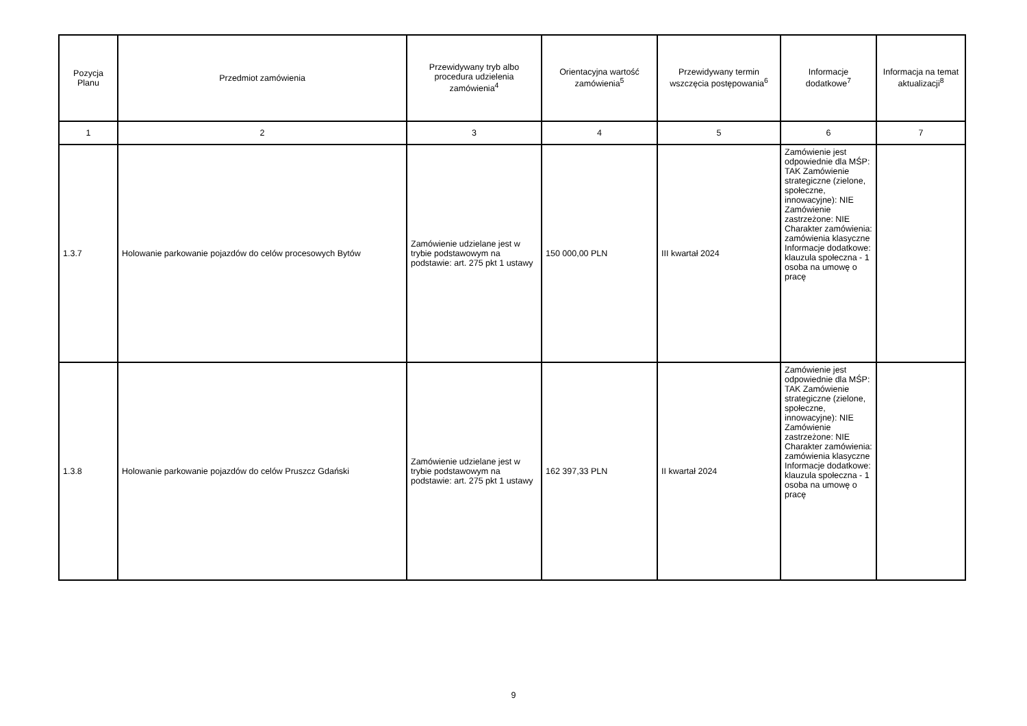| Pozycja Planu | Przedmiot zamówienia | Przewidywany tryb albo procedura udzielenia zamówienia<sup>4</sup> | Orientacyjna wartość zamówienia<sup>5</sup> | Przewidywany termin wszczęcia postępowania<sup>6</sup> | Informacje dodatkowe<sup>7</sup> | Informacja na temat aktualizacji<sup>8</sup> |
| --- | --- | --- | --- | --- | --- | --- |
| 1 | 2 | 3 | 4 | 5 | 6 | 7 |
| 1.3.7 | Holowanie parkowanie pojazdów do celów procesowych Bytów | Zamówienie udzielane jest w trybie podstawowym na podstawie: art. 275 pkt 1 ustawy | 150 000,00 PLN | III kwartał 2024 | Zamówienie jest odpowiednie dla MŚP: TAK Zamówienie strategiczne (zielone, społeczne, innowacyjne): NIE Zamówienie zastrzeżone: NIE Charakter zamówienia: zamówienia klasyczne Informacje dodatkowe: klauzula społeczna - 1 osoba na umowę o pracę | |
| 1.3.8 | Holowanie parkowanie pojazdów do celów Pruszcz Gdański | Zamówienie udzielane jest w trybie podstawowym na podstawie: art. 275 pkt 1 ustawy | 162 397,33 PLN | II kwartał 2024 | Zamówienie jest odpowiednie dla MŚP: TAK Zamówienie strategiczne (zielone, społeczne, innowacyjne): NIE Zamówienie zastrzeżone: NIE Charakter zamówienia: zamówienia klasyczne Informacje dodatkowe: klauzula społeczna - 1 osoba na umowę o pracę | |
9